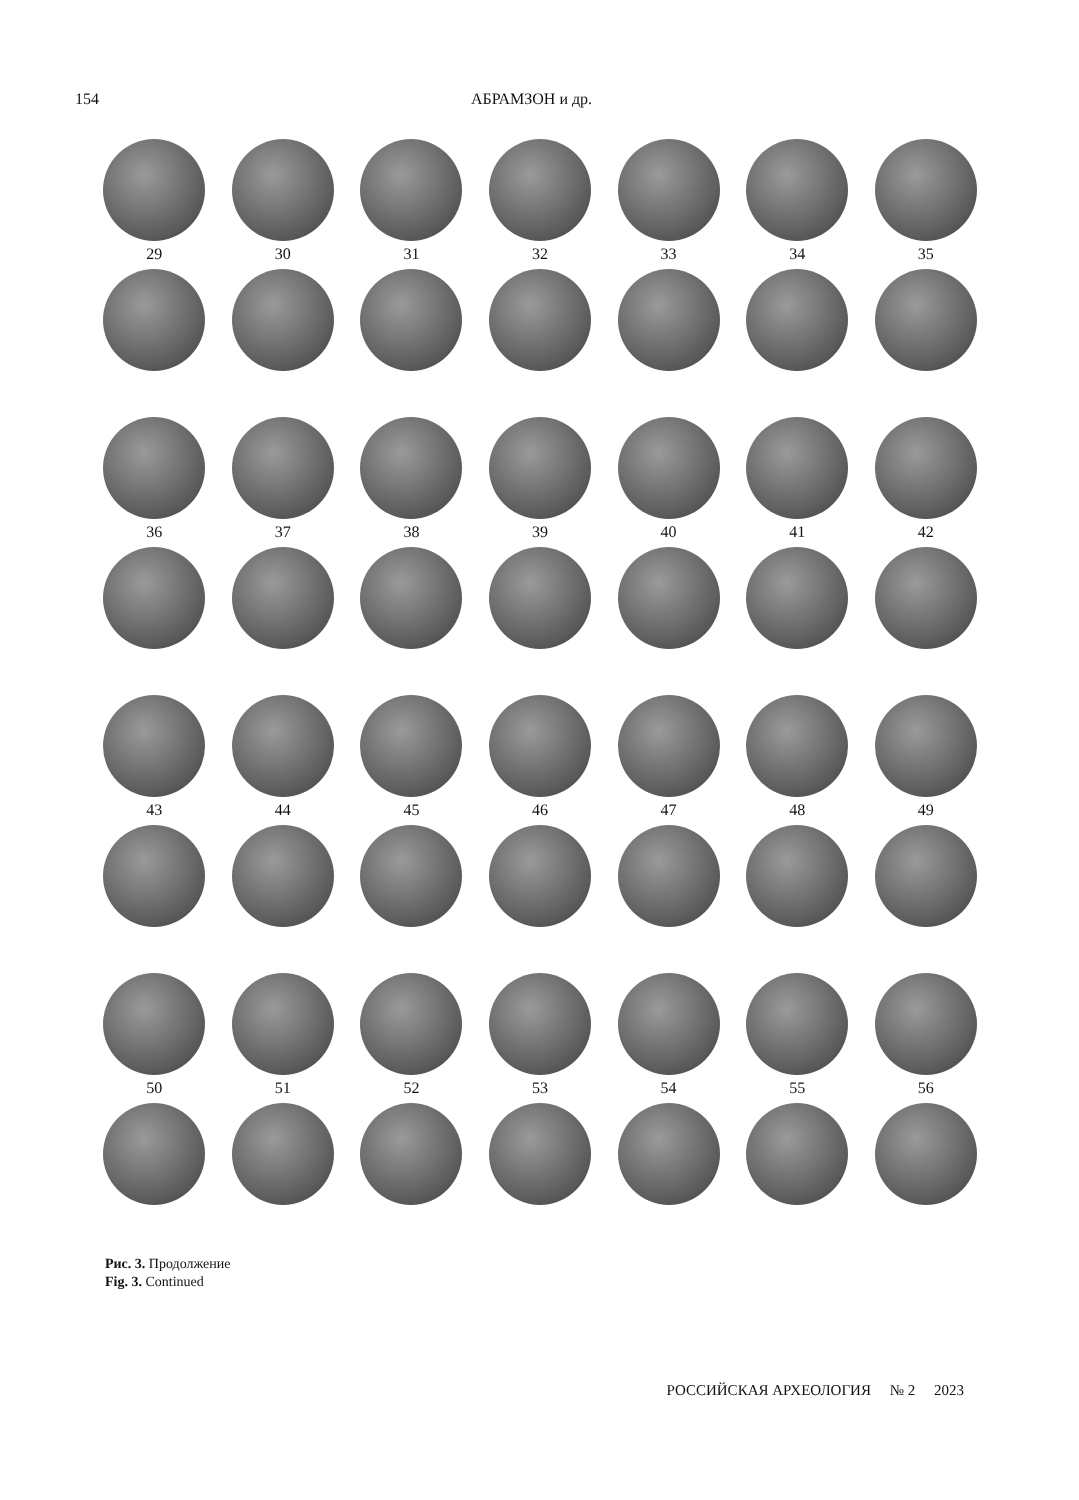154 АБРАМЗОН и др.
29
30
31
32
33
34
35
36
37
38
39
40
41
42
43
44
45
46
47
48
49
50
51
52
53
54
55
56
Рис. 3. Продолжение
Fig. 3. Continued
РОССИЙСКАЯ АРХЕОЛОГИЯ № 2 2023